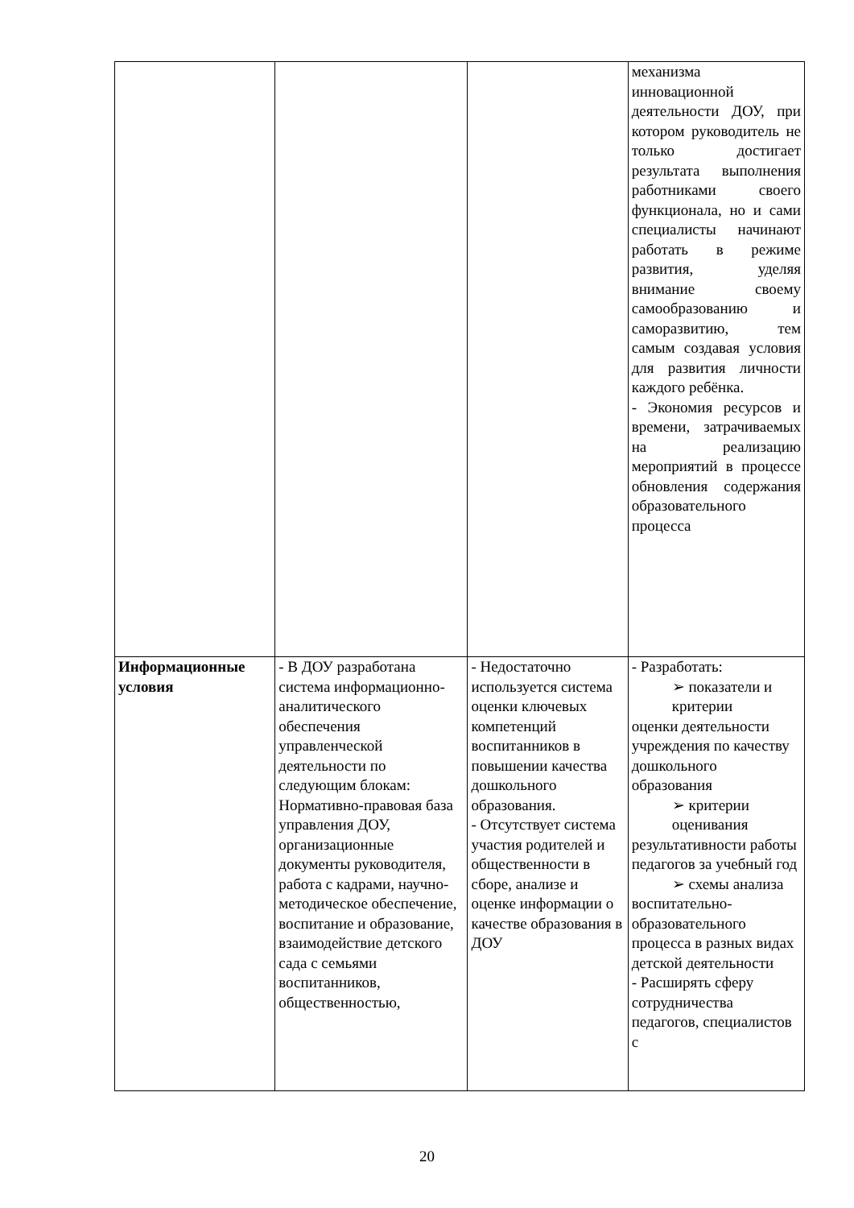| | | | механизма инновационной деятельности ДОУ, при котором руководитель не только достигает результата выполнения работниками своего функционала, но и сами специалисты начинают работать в режиме развития, уделяя внимание своему самообразованию и саморазвитию, тем самым создавая условия для развития личности каждого ребёнка. - Экономия ресурсов и времени, затрачиваемых на реализацию мероприятий в процессе обновления содержания образовательного процесса |
| Информационные условия | - В ДОУ разработана система информационно-аналитического обеспечения управленческой деятельности по следующим блокам: Нормативно-правовая база управления ДОУ, организационные документы руководителя, работа с кадрами, научно-методическое обеспечение, воспитание и образование, взаимодействие детского сада с семьями воспитанников, общественностью, | - Недостаточно используется система оценки ключевых компетенций воспитанников в повышении качества дошкольного образования. - Отсутствует система участия родителей и общественности в сборе, анализе и оценке информации о качестве образования в ДОУ | - Разработать: ➢ показатели и критерии оценки деятельности учреждения по качеству дошкольного образования ➢ критерии оценивания результативности работы педагогов за учебный год ➢ схемы анализа воспитательно-образовательного процесса в разных видах детской деятельности - Расширять сферу сотрудничества педагогов, специалистов с |
20